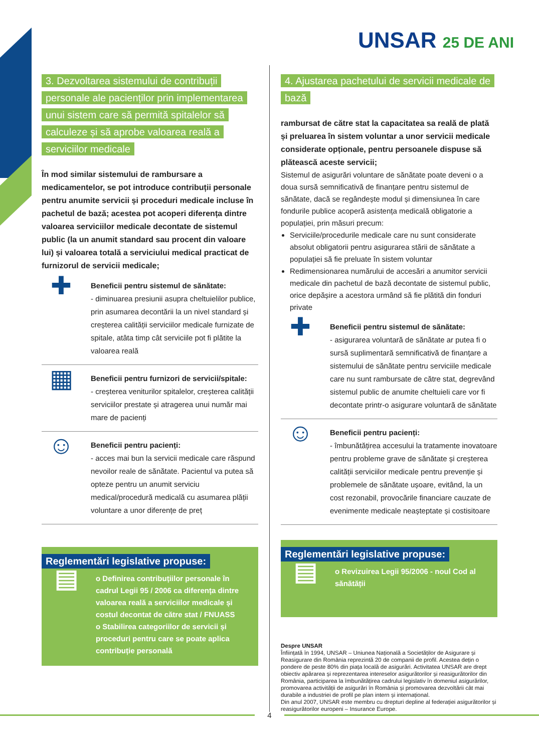UNSAR 25 DE ANI
3. Dezvoltarea sistemului de contribuții personale ale pacienților prin implementarea unui sistem care să permită spitalelor să calculeze și să aprobe valoarea reală a serviciilor medicale
În mod similar sistemului de rambursare a medicamentelor, se pot introduce contribuții personale pentru anumite servicii și proceduri medicale incluse în pachetul de bază; acestea pot acoperi diferența dintre valoarea serviciilor medicale decontate de sistemul public (la un anumit standard sau procent din valoare lui) și valoarea totală a serviciului medical practicat de furnizorul de servicii medicale;
✚
Beneficii pentru sistemul de sănătate:
- diminuarea presiunii asupra cheltuielilor publice, prin asumarea decontării la un nivel standard și creșterea calității serviciilor medicale furnizate de spitale, atâta timp cât serviciile pot fi plătite la valoarea reală
▦
Beneficii pentru furnizori de servicii/spitale:
- creșterea veniturilor spitalelor, creșterea calității serviciilor prestate și atragerea unui număr mai mare de pacienți
☺
Beneficii pentru pacienți:
- acces mai bun la servicii medicale care răspund nevoilor reale de sănătate. Pacientul va putea să opteze pentru un anumit serviciu medical/procedură medicală cu asumarea plății voluntare a unor diferențe de preț
Reglementări legislative propuse:
▤
o Definirea contribuțiilor personale în cadrul Legii 95 / 2006 ca diferența dintre valoarea reală a serviciilor medicale și costul decontat de către stat / FNUASS
o Stabilirea categoriilor de servicii și proceduri pentru care se poate aplica contribuție personală
4. Ajustarea pachetului de servicii medicale de bază
rambursat de către stat la capacitatea sa reală de plată și preluarea în sistem voluntar a unor servicii medicale considerate opționale, pentru persoanele dispuse să plătească aceste servicii;
Sistemul de asigurări voluntare de sănătate poate deveni o a doua sursă semnificativă de finanțare pentru sistemul de sănătate, dacă se regândește modul și dimensiunea în care fondurile publice acoperă asistența medicală obligatorie a populației, prin măsuri precum:
Serviciile/procedurile medicale care nu sunt considerate absolut obligatorii pentru asigurarea stării de sănătate a populației să fie preluate în sistem voluntar
Redimensionarea numărului de accesări a anumitor servicii medicale din pachetul de bază decontate de sistemul public, orice depășire a acestora urmând să fie plătită din fonduri private
✚
Beneficii pentru sistemul de sănătate:
- asigurarea voluntară de sănătate ar putea fi o sursă suplimentară semnificativă de finanțare a sistemului de sănătate pentru serviciile medicale care nu sunt rambursate de către stat, degrevând sistemul public de anumite cheltuieli care vor fi decontate printr-o asigurare voluntară de sănătate
☺
Beneficii pentru pacienți:
- îmbunătățirea accesului la tratamente inovatoare pentru probleme grave de sănătate și creșterea calității serviciilor medicale pentru prevenție și problemele de sănătate ușoare, evitând, la un cost rezonabil, provocările financiare cauzate de evenimente medicale neașteptate și costisitoare
Reglementări legislative propuse:
▤
o Revizuirea Legii 95/2006 - noul Cod al sănătății
Despre UNSAR
Înființată în 1994, UNSAR – Uniunea Națională a Societăților de Asigurare și Reasigurare din România reprezintă 20 de companii de profil. Acestea dețin o pondere de peste 80% din piața locală de asigurări. Activitatea UNSAR are drept obiectiv apărarea și reprezentarea intereselor asigurătorilor și reasigurătorilor din România, participarea la îmbunătățirea cadrului legislativ în domeniul asigurărilor, promovarea activității de asigurări în România și promovarea dezvoltării cât mai durabile a industriei de profil pe plan intern și internațional.
Din anul 2007, UNSAR este membru cu drepturi depline al federației asigurătorilor și reasigurătorilor europeni – Insurance Europe.
4